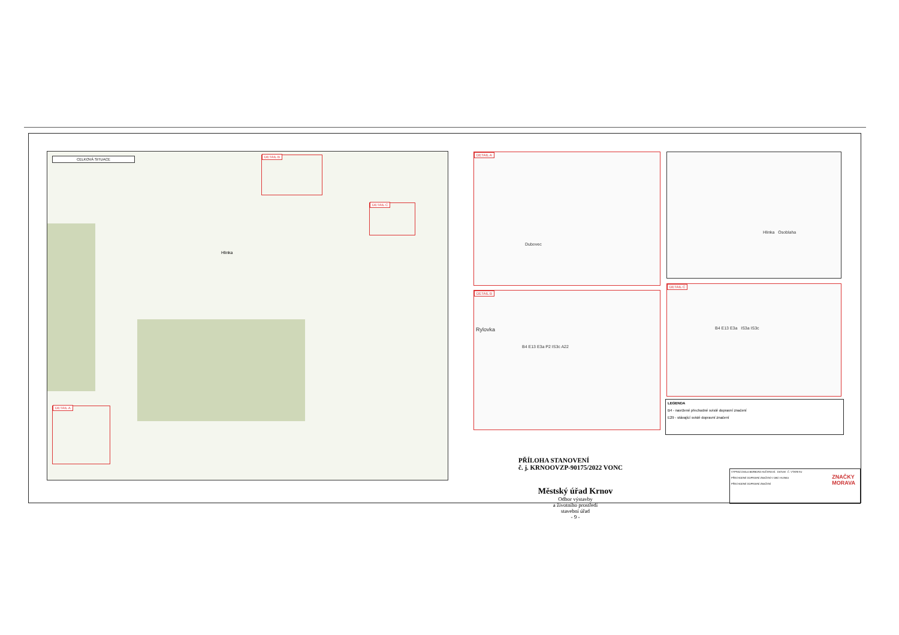CELKOVÁ SITUACE
Hlinka
DETAIL B
DETAIL C
DETAIL A
DETAIL A
Dubovec
Hlinka Osoblaha
DETAIL B
Rylovka
B4 E13 E3a P2 IS3c A22
DETAIL C
B4 E13 E3a IS3a IS3c
LEGENDA
B4 - navržené přechodné svislé dopravní značení
E29 - stávající svislé dopravní značení
PŘÍLOHA STANOVENÍ
č. j. KRNOOVZP-90175/2022 VONC
Městský úřad Krnov
Odbor výstavby
a životního prostředí
stavební úřad
- 9 -
VYPRACOVALA BARBORA HUČEROVÁ DATUM Č. VÝKRESU
PŘECHODNÉ DOPRAVNÍ ZNAČENÍ V OBCI HLINKA
PŘECHODNÉ DOPRAVNÍ ZNAČENÍ
ZNAČKY
MORAVA